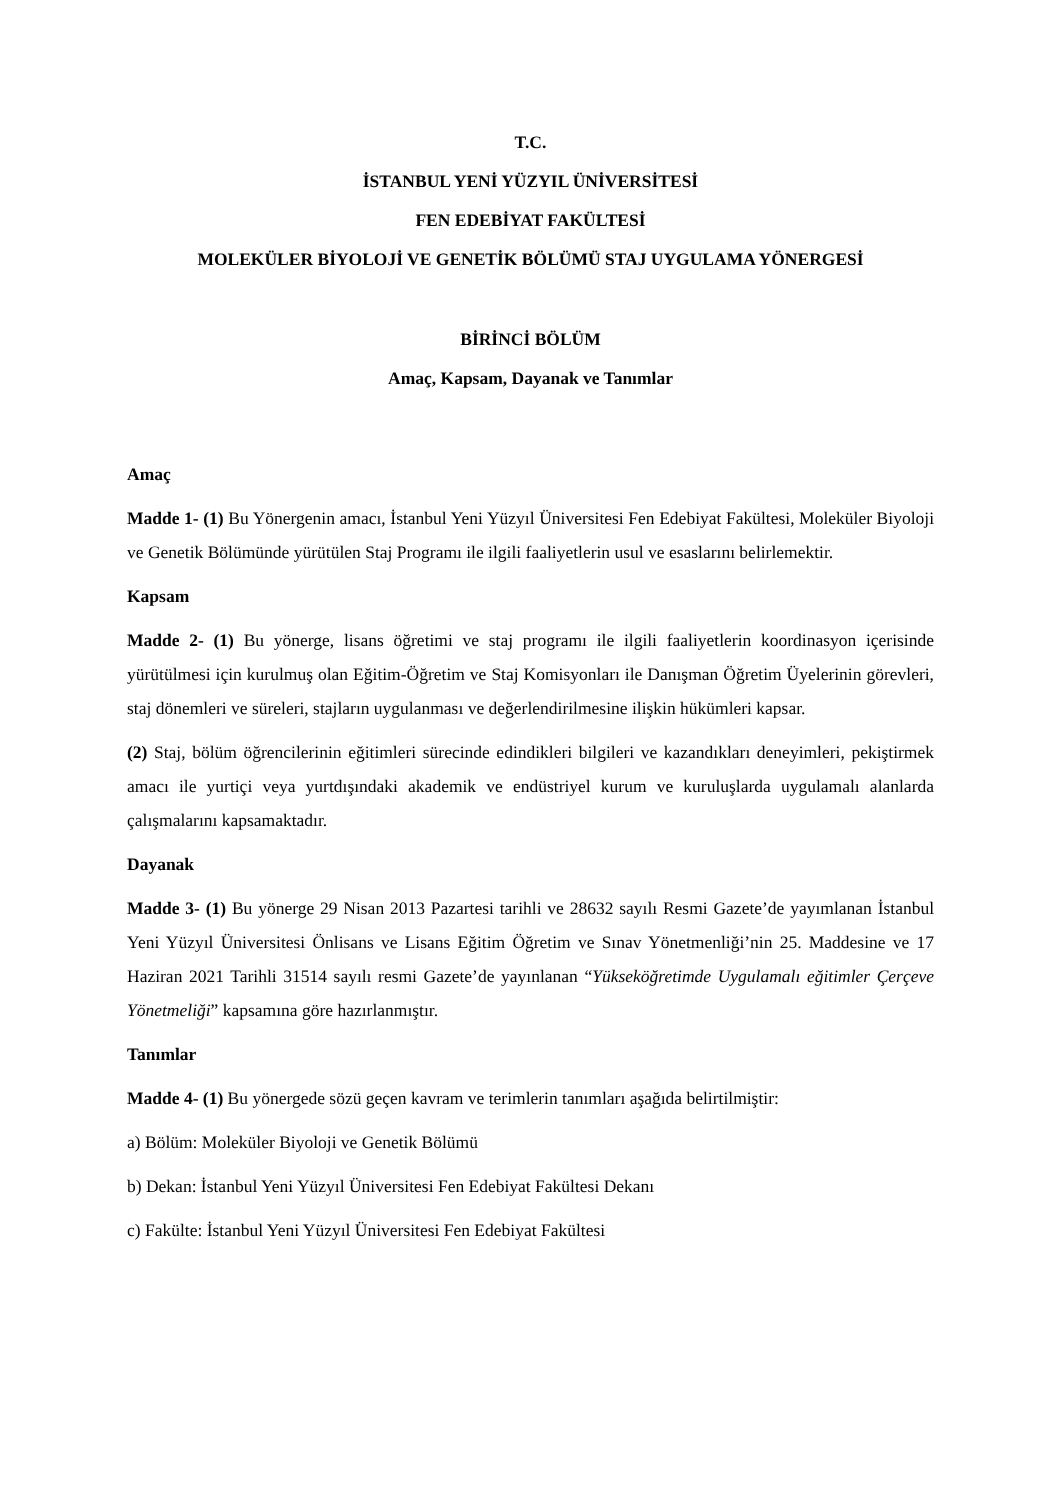T.C.
İSTANBUL YENİ YÜZYIL ÜNİVERSİTESİ
FEN EDEBİYAT FAKÜLTESİ
MOLEKÜLER BİYOLOJİ VE GENETİK BÖLÜMÜ STAJ UYGULAMA YÖNERGESİ
BİRİNCİ BÖLÜM
Amaç, Kapsam, Dayanak ve Tanımlar
Amaç
Madde 1- (1) Bu Yönergenin amacı, İstanbul Yeni Yüzyıl Üniversitesi Fen Edebiyat Fakültesi, Moleküler Biyoloji ve Genetik Bölümünde yürütülen Staj Programı ile ilgili faaliyetlerin usul ve esaslarını belirlemektir.
Kapsam
Madde 2- (1) Bu yönerge, lisans öğretimi ve staj programı ile ilgili faaliyetlerin koordinasyon içerisinde yürütülmesi için kurulmuş olan Eğitim-Öğretim ve Staj Komisyonları ile Danışman Öğretim Üyelerinin görevleri, staj dönemleri ve süreleri, stajların uygulanması ve değerlendirilmesine ilişkin hükümleri kapsar.
(2) Staj, bölüm öğrencilerinin eğitimleri sürecinde edindikleri bilgileri ve kazandıkları deneyimleri, pekiştirmek amacı ile yurtiçi veya yurtdışındaki akademik ve endüstriyel kurum ve kuruluşlarda uygulamalı alanlarda çalışmalarını kapsamaktadır.
Dayanak
Madde 3- (1) Bu yönerge 29 Nisan 2013 Pazartesi tarihli ve 28632 sayılı Resmi Gazete’de yayımlanan İstanbul Yeni Yüzyıl Üniversitesi Önlisans ve Lisans Eğitim Öğretim ve Sınav Yönetmenliği’nin 25. Maddesine ve 17 Haziran 2021 Tarihli 31514 sayılı resmi Gazete’de yayınlanan “Yükseköğretimde Uygulamalı eğitimler Çerçeve Yönetmeliği” kapsamına göre hazırlanmıştır.
Tanımlar
Madde 4- (1) Bu yönergede sözü geçen kavram ve terimlerin tanımları aşağıda belirtilmiştir:
a) Bölüm: Moleküler Biyoloji ve Genetik Bölümü
b) Dekan: İstanbul Yeni Yüzyıl Üniversitesi Fen Edebiyat Fakültesi Dekanı
c) Fakülte: İstanbul Yeni Yüzyıl Üniversitesi Fen Edebiyat Fakültesi